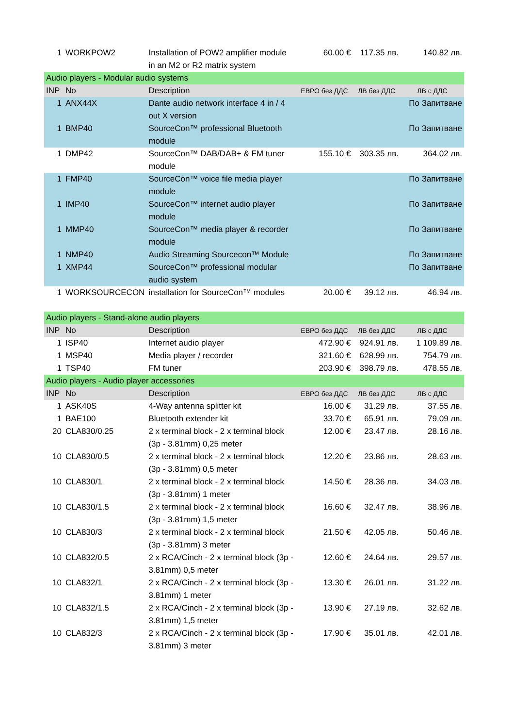| 1 | WORKPOW2 | Installation of POW2 amplifier module in an M2 or R2 matrix system | 60.00 € | 117.35 лв. | 140.82 лв. |
| Audio players - Modular audio systems | | | | | |
| INP | No | Description | ЕВРО без ДДС | ЛВ без ДДС | ЛВ с ДДС |
| 1 | ANX44X | Dante audio network interface 4 in / 4 out X version | | | По Запитване |
| 1 | BMP40 | SourceCon™ professional Bluetooth module | | | По Запитване |
| 1 | DMP42 | SourceCon™ DAB/DAB+ & FM tuner module | 155.10 € | 303.35 лв. | 364.02 лв. |
| 1 | FMP40 | SourceCon™ voice file media player module | | | По Запитване |
| 1 | IMP40 | SourceCon™ internet audio player module | | | По Запитване |
| 1 | MMP40 | SourceCon™ media player & recorder module | | | По Запитване |
| 1 | NMP40 | Audio Streaming Sourcecon™ Module | | | По Запитване |
| 1 | XMP44 | SourceCon™ professional modular audio system | | | По Запитване |
| 1 | WORKSOURCECON | installation for SourceCon™ modules | 20.00 € | 39.12 лв. | 46.94 лв. |
| Audio players - Stand-alone audio players | | | | | |
| INP | No | Description | ЕВРО без ДДС | ЛВ без ДДС | ЛВ с ДДС |
| 1 | ISP40 | Internet audio player | 472.90 € | 924.91 лв. | 1 109.89 лв. |
| 1 | MSP40 | Media player / recorder | 321.60 € | 628.99 лв. | 754.79 лв. |
| 1 | TSP40 | FM tuner | 203.90 € | 398.79 лв. | 478.55 лв. |
| Audio players - Audio player accessories | | | | | |
| INP | No | Description | ЕВРО без ДДС | ЛВ без ДДС | ЛВ с ДДС |
| 1 | ASK40S | 4-Way antenna splitter kit | 16.00 € | 31.29 лв. | 37.55 лв. |
| 1 | BAE100 | Bluetooth extender kit | 33.70 € | 65.91 лв. | 79.09 лв. |
| 20 | CLA830/0.25 | 2 x terminal block - 2 x terminal block (3p - 3.81mm) 0,25 meter | 12.00 € | 23.47 лв. | 28.16 лв. |
| 10 | CLA830/0.5 | 2 x terminal block - 2 x terminal block (3p - 3.81mm) 0,5 meter | 12.20 € | 23.86 лв. | 28.63 лв. |
| 10 | CLA830/1 | 2 x terminal block - 2 x terminal block (3p - 3.81mm) 1 meter | 14.50 € | 28.36 лв. | 34.03 лв. |
| 10 | CLA830/1.5 | 2 x terminal block - 2 x terminal block (3p - 3.81mm) 1,5 meter | 16.60 € | 32.47 лв. | 38.96 лв. |
| 10 | CLA830/3 | 2 x terminal block - 2 x terminal block (3p - 3.81mm) 3 meter | 21.50 € | 42.05 лв. | 50.46 лв. |
| 10 | CLA832/0.5 | 2 x RCA/Cinch - 2 x terminal block (3p - 3.81mm) 0,5 meter | 12.60 € | 24.64 лв. | 29.57 лв. |
| 10 | CLA832/1 | 2 x RCA/Cinch - 2 x terminal block (3p - 3.81mm) 1 meter | 13.30 € | 26.01 лв. | 31.22 лв. |
| 10 | CLA832/1.5 | 2 x RCA/Cinch - 2 x terminal block (3p - 3.81mm) 1,5 meter | 13.90 € | 27.19 лв. | 32.62 лв. |
| 10 | CLA832/3 | 2 x RCA/Cinch - 2 x terminal block (3p - 3.81mm) 3 meter | 17.90 € | 35.01 лв. | 42.01 лв. |